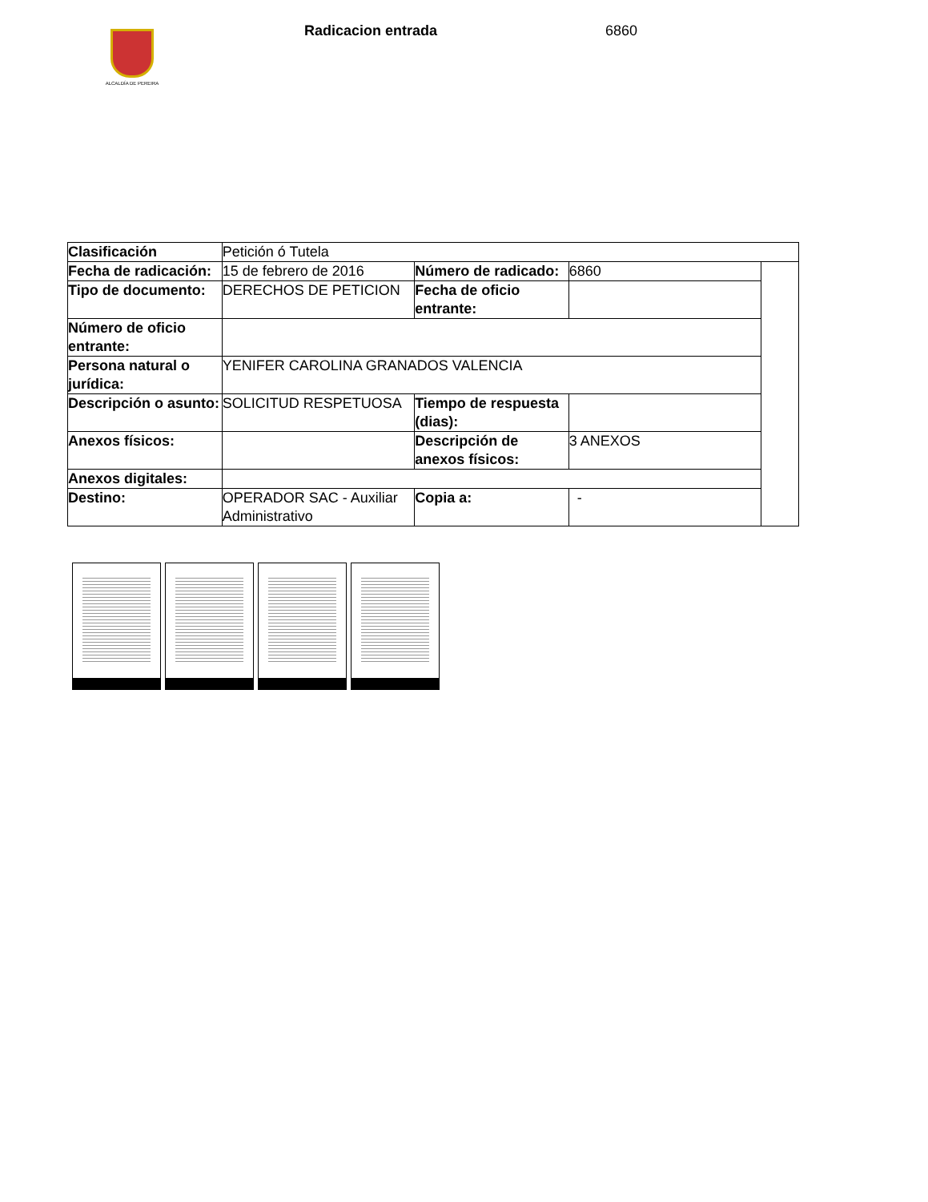ALCALDÍA DE PEREIRA
Radicacion entrada 6860
| Clasificación | Petición ó Tutela | | | |
| Fecha de radicación: | 15 de febrero de 2016 | Número de radicado: | 6860 | |
| Tipo de documento: | DERECHOS DE PETICION | Fecha de oficio entrante: | | |
| Número de oficio entrante: | | | | |
| Persona natural o jurídica: | YENIFER CAROLINA GRANADOS VALENCIA | | | |
| Descripción o asunto: | SOLICITUD RESPETUOSA | Tiempo de respuesta (dias): | | |
| Anexos físicos: | | Descripción de anexos físicos: | 3 ANEXOS | |
| Anexos digitales: | | | | |
| Destino: | OPERADOR SAC - Auxiliar Administrativo | Copia a: | - | |